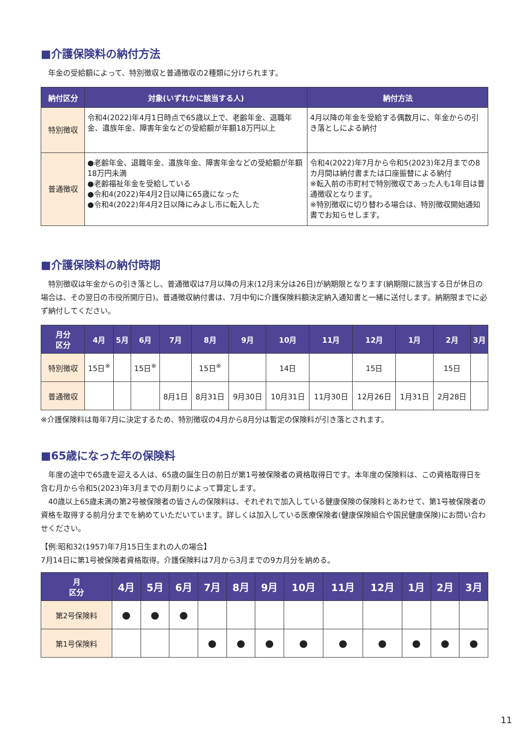■介護保険料の納付方法
　年金の受給額によって、特別徴収と普通徴収の2種類に分けられます。
| 納付区分 | 対象(いずれかに該当する人) | 納付方法 |
| --- | --- | --- |
| 特別徴収 | 令和4(2022)年4月1日時点で65歳以上で、老齢年金、退職年金、遺族年金、障害年金などの受給額が年額18万円以上 | 4月以降の年金を受給する偶数月に、年金からの引き落としによる納付 |
| 普通徴収 | ●老齢年金、退職年金、遺族年金、障害年金などの受給額が年額18万円未満 ●老齢福祉年金を受給している ●令和4(2022)年4月2日以降に65歳になった ●令和4(2022)年4月2日以降にみよし市に転入した | 令和4(2022)年7月から令和5(2023)年2月までの8カ月間は納付書または口座振替による納付 ※転入前の市町村で特別徴収であった人も1年目は普通徴収となります。 ※特別徴収に切り替わる場合は、特別徴収開始通知書でお知らせします。 |
■介護保険料の納付時期
　特別徴収は年金からの引き落とし、普通徴収は7月以降の月末(12月末分は26日)が納期限となります(納期限に該当する日が休日の場合は、その翌日の市役所開庁日)。普通徴収納付書は、7月中旬に介護保険料額決定納入通知書と一緒に送付します。納期限までに必ず納付してください。
| 月分 区分 | 4月 | 5月 | 6月 | 7月 | 8月 | 9月 | 10月 | 11月 | 12月 | 1月 | 2月 | 3月 |
| --- | --- | --- | --- | --- | --- | --- | --- | --- | --- | --- | --- | --- |
| 特別徴収 | 15日<sup>※</sup> | | 15日<sup>※</sup> | | 15日<sup>※</sup> | | 14日 | | 15日 | | 15日 | |
| 普通徴収 | | | | 8月1日 | 8月31日 | 9月30日 | 10月31日 | 11月30日 | 12月26日 | 1月31日 | 2月28日 | |
※介護保険料は毎年7月に決定するため、特別徴収の4月から8月分は暫定の保険料が引き落とされます。
■65歳になった年の保険料
　年度の途中で65歳を迎える人は、65歳の誕生日の前日が第1号被保険者の資格取得日です。本年度の保険料は、この資格取得日を含む月から令和5(2023)年3月までの月割りによって算定します。
　40歳以上65歳未満の第2号被保険者の皆さんの保険料は、それぞれで加入している健康保険の保険料とあわせて、第1号被保険者の資格を取得する前月分までを納めていただいています。詳しくは加入している医療保険者(健康保険組合や国民健康保険)にお問い合わせください。
【例:昭和32(1957)年7月15日生まれの人の場合】
7月14日に第1号被保険者資格取得。介護保険料は7月から3月までの9カ月分を納める。
| 月 区分 | 4月 | 5月 | 6月 | 7月 | 8月 | 9月 | 10月 | 11月 | 12月 | 1月 | 2月 | 3月 |
| --- | --- | --- | --- | --- | --- | --- | --- | --- | --- | --- | --- | --- |
| 第2号保険料 | ● | ● | ● | | | | | | | | | |
| 第1号保険料 | | | | ● | ● | ● | ● | ● | ● | ● | ● | ● |
11